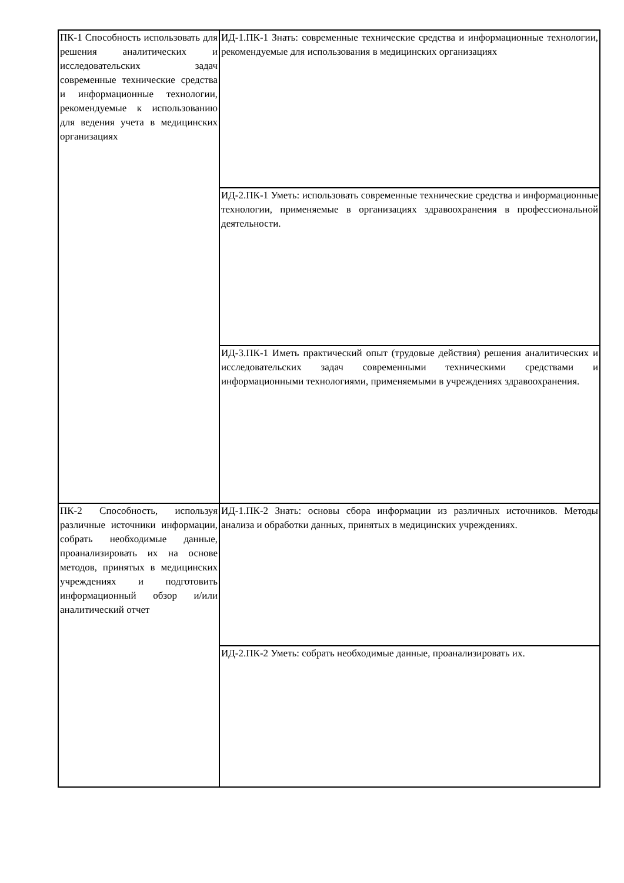| ПК-1 Способность использовать для решения аналитических и исследовательских задач современные технические средства и информационные технологии, рекомендуемые к использованию для ведения учета в медицинских организациях | ИД-1.ПК-1 Знать: современные технические средства и информационные технологии, рекомендуемые для использования в медицинских организациях |
| | ИД-2.ПК-1 Уметь: использовать современные технические средства и информационные технологии, применяемые в организациях здравоохранения в профессиональной деятельности. |
| | ИД-3.ПК-1 Иметь практический опыт (трудовые действия) решения аналитических и исследовательских задач современными техническими средствами и информационными технологиями, применяемыми в учреждениях здравоохранения. |
| ПК-2 Способность, используя различные источники информации, собрать необходимые данные, проанализировать их на основе методов, принятых в медицинских учреждениях и подготовить информационный обзор и/или аналитический отчет | ИД-1.ПК-2 Знать: основы сбора информации из различных источников. Методы анализа и обработки данных, принятых в медицинских учреждениях. |
| | ИД-2.ПК-2 Уметь: собрать необходимые данные, проанализировать их. |